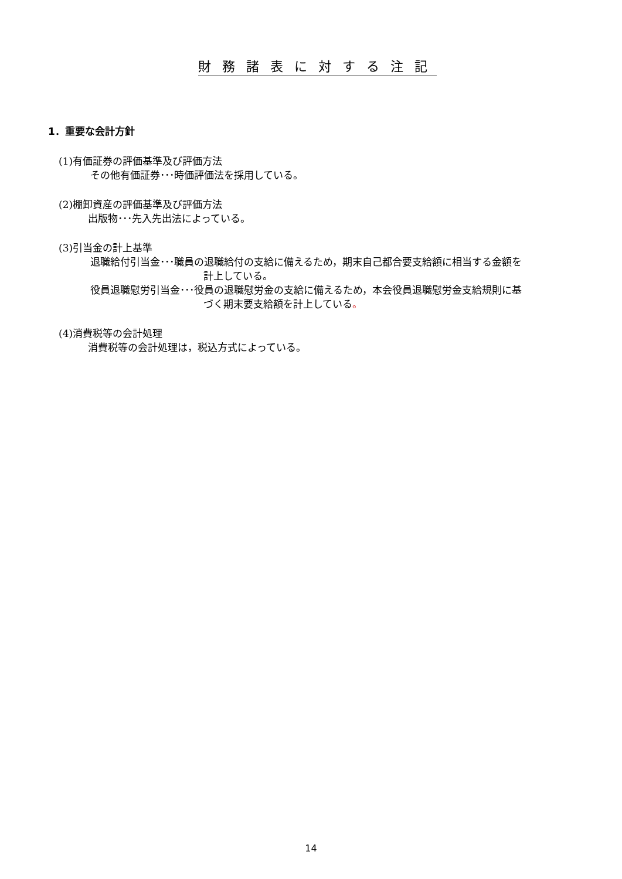財 務 諸 表 に 対 す る 注 記
1．重要な会計方針
(1)有価証券の評価基準及び評価方法
その他有価証券･･･時価評価法を採用している。
(2)棚卸資産の評価基準及び評価方法
出版物･･･先入先出法によっている。
(3)引当金の計上基準
退職給付引当金･･･職員の退職給付の支給に備えるため，期末自己都合要支給額に相当する金額を
計上している。
役員退職慰労引当金･･･役員の退職慰労金の支給に備えるため，本会役員退職慰労金支給規則に基
づく期末要支給額を計上している。
(4)消費税等の会計処理
消費税等の会計処理は，税込方式によっている。
14